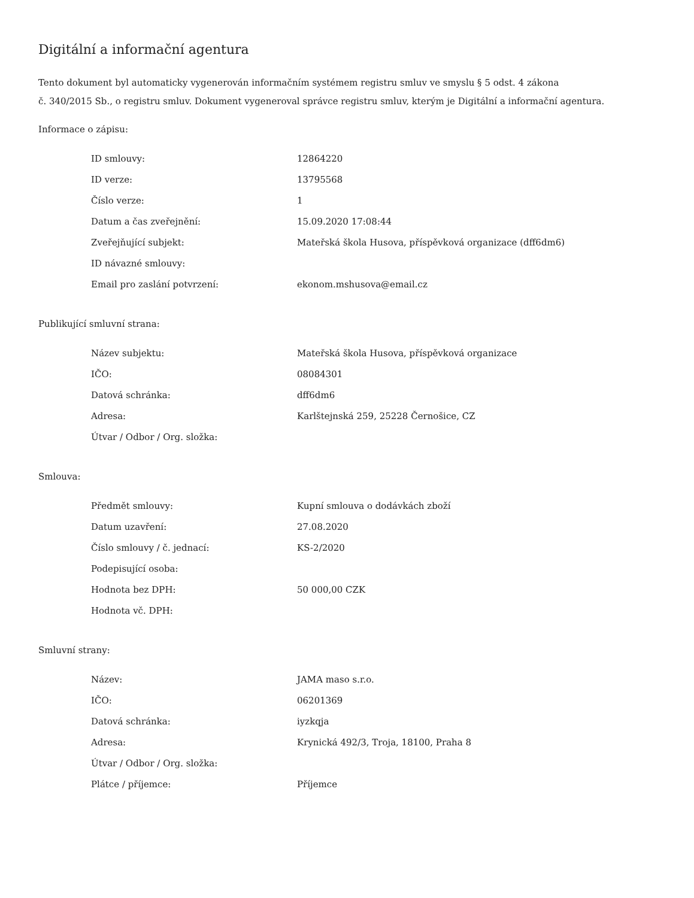Digitální a informační agentura
Tento dokument byl automaticky vygenerován informačním systémem registru smluv ve smyslu § 5 odst. 4 zákona
č. 340/2015 Sb., o registru smluv. Dokument vygeneroval správce registru smluv, kterým je Digitální a informační agentura.
Informace o zápisu:
| ID smlouvy: | 12864220 |
| ID verze: | 13795568 |
| Číslo verze: | 1 |
| Datum a čas zveřejnění: | 15.09.2020 17:08:44 |
| Zveřejňující subjekt: | Mateřská škola Husova, příspěvková organizace (dff6dm6) |
| ID návazné smlouvy: | |
| Email pro zaslání potvrzení: | ekonom.mshusova@email.cz |
Publikující smluvní strana:
| Název subjektu: | Mateřská škola Husova, příspěvková organizace |
| IČO: | 08084301 |
| Datová schránka: | dff6dm6 |
| Adresa: | Karlštejnská 259, 25228 Černošice, CZ |
| Útvar / Odbor / Org. složka: | |
Smlouva:
| Předmět smlouvy: | Kupní smlouva o dodávkách zboží |
| Datum uzavření: | 27.08.2020 |
| Číslo smlouvy / č. jednací: | KS-2/2020 |
| Podepisující osoba: | |
| Hodnota bez DPH: | 50 000,00 CZK |
| Hodnota vč. DPH: | |
Smluvní strany:
| Název: | JAMA maso s.r.o. |
| IČO: | 06201369 |
| Datová schránka: | iyzkqja |
| Adresa: | Krynická 492/3, Troja, 18100, Praha 8 |
| Útvar / Odbor / Org. složka: | |
| Plátce / příjemce: | Příjemce |